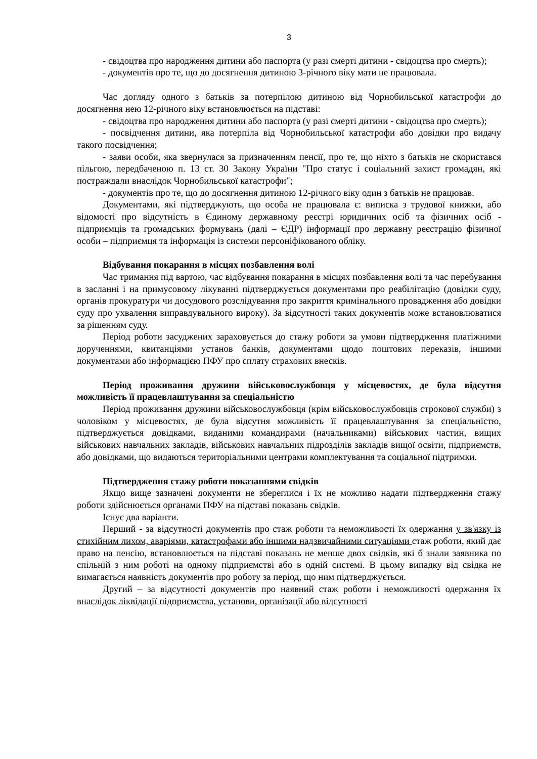3
- свідоцтва про народження дитини або паспорта (у разі смерті дитини - свідоцтва про смерть);
- документів про те, що до досягнення дитиною 3-річного віку мати не працювала.
Час догляду одного з батьків за потерпілою дитиною від Чорнобильської катастрофи до досягнення нею 12-річного віку встановлюється на підставі:
- свідоцтва про народження дитини або паспорта (у разі смерті дитини - свідоцтва про смерть);
- посвідчення дитини, яка потерпіла від Чорнобильської катастрофи або довідки про видачу такого посвідчення;
- заяви особи, яка звернулася за призначенням пенсії, про те, що ніхто з батьків не скористався пільгою, передбаченою п. 13 ст. 30 Закону України "Про статус і соціальний захист громадян, які постраждали внаслідок Чорнобильської катастрофи";
- документів про те, що до досягнення дитиною 12-річного віку один з батьків не працював.
Документами, які підтверджують, що особа не працювала є: виписка з трудової книжки, або відомості про відсутність в Єдиному державному реєстрі юридичних осіб та фізичних осіб - підприємців та громадських формувань (далі – ЄДР) інформації про державну реєстрацію фізичної особи – підприємця та інформація із системи персоніфікованого обліку.
Відбування покарання в місцях позбавлення волі
Час тримання під вартою, час відбування покарання в місцях позбавлення волі та час перебування в засланні і на примусовому лікуванні підтверджується документами про реабілітацію (довідки суду, органів прокуратури чи досудового розслідування про закриття кримінального провадження або довідки суду про ухвалення виправдувального вироку). За відсутності таких документів може встановлюватися за рішенням суду.
Період роботи засуджених зараховується до стажу роботи за умови підтвердження платіжними дорученнями, квитанціями установ банків, документами щодо поштових переказів, іншими документами або інформацією ПФУ про сплату страхових внесків.
Період проживання дружини військовослужбовця у місцевостях, де була відсутня можливість її працевлаштування за спеціальністю
Період проживання дружини військовослужбовця (крім військовослужбовців строкової служби) з чоловіком у місцевостях, де була відсутня можливість її працевлаштування за спеціальністю, підтверджується довідками, виданими командирами (начальниками) військових частин, вищих військових навчальних закладів, військових навчальних підрозділів закладів вищої освіти, підприємств, або довідками, що видаються територіальними центрами комплектування та соціальної підтримки.
Підтвердження стажу роботи показаннями свідків
Якщо вище зазначені документи не збереглися і їх не можливо надати підтвердження стажу роботи здійснюється органами ПФУ на підставі показань свідків.
Існує два варіанти.
Перший - за відсутності документів про стаж роботи та неможливості їх одержання у зв'язку із стихійним лихом, аваріями, катастрофами або іншими надзвичайними ситуаціями стаж роботи, який дає право на пенсію, встановлюється на підставі показань не менше двох свідків, які б знали заявника по спільній з ним роботі на одному підприємстві або в одній системі. В цьому випадку від свідка не вимагається наявність документів про роботу за період, що ним підтверджується.
Другий – за відсутності документів про наявний стаж роботи і неможливості одержання їх внаслідок ліквідації підприємства, установи, організації або відсутності